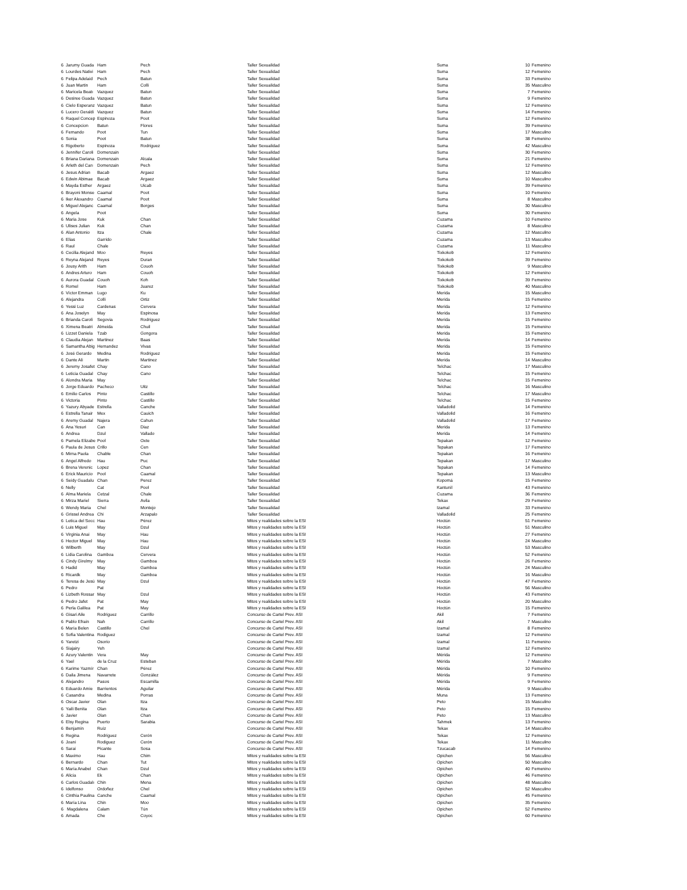| 6 | Jarumy Guada | Ham | Pech | Taller Sexualidad | Suma | 10 | Femenino |
| 6 | Lourdes Nativi | Ham | Pech | Taller Sexualidad | Suma | 12 | Femenino |
| 6 | Felipa Adelaid | Pech | Batun | Taller Sexualidad | Suma | 33 | Femenino |
| 6 | Juan Martin | Ham | Colli | Taller Sexualidad | Suma | 35 | Masculino |
| 6 | Maricela Beatı | Vazquez | Batun | Taller Sexualidad | Suma | 7 | Femenino |
| 6 | Desiree Guada | Vazquez | Batun | Taller Sexualidad | Suma | 9 | Femenino |
| 6 | Cielo Esperanz | Vazquez | Batun | Taller Sexualidad | Suma | 12 | Femenino |
| 6 | Lucero Geraldi | Vazquez | Batun | Taller Sexualidad | Suma | 14 | Femenino |
| 6 | Raquel Concep | Espinoza | Poot | Taller Sexualidad | Suma | 12 | Femenino |
| 6 | Concepcion | Batun | Flores | Taller Sexualidad | Suma | 39 | Femenino |
| 6 | Fernando | Poot | Tun | Taller Sexualidad | Suma | 17 | Masculino |
| 6 | Sonia | Poot | Batun | Taller Sexualidad | Suma | 38 | Femenino |
| 6 | Rigoberto | Espinoza | Rodriguez | Taller Sexualidad | Suma | 42 | Masculino |
| 6 | Jennifer Caroli | Domenzain | | Taller Sexualidad | Suma | 30 | Femenino |
| 6 | Briana Dariana | Domenzain | Alcala | Taller Sexualidad | Suma | 21 | Femenino |
| 6 | Arleth del Carı | Domenzain | Pech | Taller Sexualidad | Suma | 12 | Femenino |
| 6 | Jesus Adrian | Bacab | Argaez | Taller Sexualidad | Suma | 12 | Masculino |
| 6 | Edwin Abimae | Bacab | Argaez | Taller Sexualidad | Suma | 10 | Masculino |
| 6 | Mayda Esther | Argaez | Uicab | Taller Sexualidad | Suma | 39 | Femenino |
| 6 | Brayoni Monse | Caamal | Poot | Taller Sexualidad | Suma | 10 | Femenino |
| 6 | Iker Alexandro | Caamal | Poot | Taller Sexualidad | Suma | 8 | Masculino |
| 6 | Miguel Alejanc | Caamal | Borges | Taller Sexualidad | Suma | 30 | Masculino |
| 6 | Angela | Poot | | Taller Sexualidad | Suma | 30 | Femenino |
| 6 | Maria Jose | Kuk | Chan | Taller Sexualidad | Cuzama | 10 | Femenino |
| 6 | Ulises Julian | Kuk | Chan | Taller Sexualidad | Cuzama | 8 | Masculino |
| 6 | Alan Antonio | Itza | Chale | Taller Sexualidad | Cuzama | 12 | Masculino |
| 6 | Elias | Garrido | | Taller Sexualidad | Cuzama | 13 | Masculino |
| 6 | Raul | Chale | | Taller Sexualidad | Cuzama | 11 | Masculino |
| 6 | Cecilia Alejand | Moo | Reyes | Taller Sexualidad | Tixkokob | 12 | Femenino |
| 6 | Reyna Alejand | Reyes | Duran | Taller Sexualidad | Tixkokob | 39 | Femenino |
| 6 | Jousy Arith | Ham | Couoh | Taller Sexualidad | Tixkokob | 9 | Masculino |
| 6 | Andres Arturo | Ham | Couoh | Taller Sexualidad | Tixkokob | 12 | Femenino |
| 6 | Aurora Guadal | Couoh | Koh | Taller Sexualidad | Tixkokob | 39 | Femenino |
| 6 | Romel | Ham | Juarez | Taller Sexualidad | Tixkokob | 40 | Masculino |
| 6 | Víctor Emman | Lugo | Ku | Taller Sexualidad | Merida | 15 | Masculino |
| 6 | Alejandra | Colli | Ortiz | Taller Sexualidad | Merida | 15 | Femenino |
| 6 | Yessi Luz | Cardenas | Cervera | Taller Sexualidad | Merida | 12 | Femenino |
| 6 | Ana Joselyn | May | Espinosa | Taller Sexualidad | Merida | 13 | Femenino |
| 6 | Brianda Caroli | Segovia | Rodriguez | Taller Sexualidad | Merida | 15 | Femenino |
| 6 | Ximena Beatri | Almeida | Chuil | Taller Sexualidad | Merida | 15 | Femenino |
| 6 | Lizzet Daniela | Tzab | Gongora | Taller Sexualidad | Merida | 15 | Femenino |
| 6 | Claudia Alejan | Martinez | Baas | Taller Sexualidad | Merida | 14 | Femenino |
| 6 | Samantha Abig | Hernandez | Vivas | Taller Sexualidad | Merida | 15 | Femenino |
| 6 | José Gerardo | Medina | Rodriguez | Taller Sexualidad | Merida | 15 | Femenino |
| 6 | Dante Ali | Martin | Martinez | Taller Sexualidad | Merida | 14 | Masculino |
| 6 | Jeremy Josafet | Chay | Cano | Taller Sexualidad | Telchac | 17 | Masculino |
| 6 | Leticia Guadal | Chay | Cano | Taller Sexualidad | Telchac | 15 | Femenino |
| 6 | Alondra Maria | May | | Taller Sexualidad | Telchac | 15 | Femenino |
| 6 | Jorge Eduardo | Pacheco | Uitz | Taller Sexualidad | Telchac | 16 | Masculino |
| 6 | Emilio Carlos | Pinto | Castillo | Taller Sexualidad | Telchac | 17 | Masculino |
| 6 | Victoria | Pinto | Castillo | Taller Sexualidad | Telchac | 15 | Femenino |
| 6 | Yazury Abyade | Estrella | Canche | Taller Sexualidad | Valladolid | 14 | Femenino |
| 6 | Estrella Tanair | Mex | Cauich | Taller Sexualidad | Valladolid | 16 | Femenino |
| 6 | Aremy Guadal | Najera | Cahun | Taller Sexualidad | Valladolid | 17 | Femenino |
| 6 | Ana Yesuri | Can | Diaz | Taller Sexualidad | Merida | 13 | Femenino |
| 6 | Andrea | Dzul | Vallado | Taller Sexualidad | Merida | 14 | Femenino |
| 6 | Pamela Elizabe | Pool | Oxte | Taller Sexualidad | Tepakan | 12 | Femenino |
| 6 | Paula de Jesus | Crillo | Cen | Taller Sexualidad | Tepakan | 17 | Femenino |
| 6 | Mirna Paola | Chable | Chan | Taller Sexualidad | Tepakan | 16 | Femenino |
| 6 | Angel Alfredo | Hau | Puc | Taller Sexualidad | Tepakan | 17 | Masculino |
| 6 | Brena Verenic | Lopez | Chan | Taller Sexualidad | Tepakan | 14 | Femenino |
| 6 | Erick Mauricio | Pool | Caamal | Taller Sexualidad | Tepakan | 13 | Masculino |
| 6 | Seidy Guadalu | Chan | Perez | Taller Sexualidad | Kopomá | 15 | Femenino |
| 6 | Nelly | Cat | Pool | Taller Sexualidad | Kantunil | 43 | Femenino |
| 6 | Alma Mariela | Cetzal | Chale | Taller Sexualidad | Cuzama | 36 | Femenino |
| 6 | Mirza Mariel | Sierra | Avila | Taller Sexualidad | Tekax | 29 | Femenino |
| 6 | Wendy Maria | Chel | Montejo | Taller Sexualidad | Izamal | 33 | Femenino |
| 6 | Grissel Andrea | Chi | Arzapalo | Taller Sexualidad | Valladolid | 25 | Femenino |
| 6 | Letica del Socc | Hau | Pérez | Mitos y realidades sobre la ESI | Hoctún | 51 | Femenino |
| 6 | Luis Miguel | May | Dzul | Mitos y realidades sobre la ESI | Hoctún | 51 | Masculino |
| 6 | Virginia Anai | May | Hau | Mitos y realidades sobre la ESI | Hoctún | 27 | Femenino |
| 6 | Hector Miguel | May | Hau | Mitos y realidades sobre la ESI | Hoctún | 24 | Masculino |
| 6 | Wilberth | May | Dzul | Mitos y realidades sobre la ESI | Hoctún | 53 | Masculino |
| 6 | Lidia Carolina | Gamboa | Cervera | Mitos y realidades sobre la ESI | Hoctún | 52 | Femenino |
| 6 | Cindy Girelmy | May | Gamboa | Mitos y realidades sobre la ESI | Hoctún | 26 | Femenino |
| 6 | Hadid | May | Gamboa | Mitos y realidades sobre la ESI | Hoctún | 24 | Masculino |
| 6 | Ricardk | May | Gamboa | Mitos y realidades sobre la ESI | Hoctún | 16 | Masculino |
| 6 | Teresa de Jesú | May | Dzul | Mitos y realidades sobre la ESI | Hoctún | 47 | Femenino |
| 6 | Pedro | Pat | | Mitos y realidades sobre la ESI | Hoctún | 56 | Masculino |
| 6 | Lizbeth Rossar | May | Dzul | Mitos y realidades sobre la ESI | Hoctún | 43 | Femenino |
| 6 | Pedro Jafet | Pat | May | Mitos y realidades sobre la ESI | Hoctún | 20 | Masculino |
| 6 | Perla Galilea | Pat | May | Mitos y realidades sobre la ESI | Hoctún | 15 | Femenino |
| 6 | Gisari Aile | Rodriguez | Carrillo | Concurso de Cartel Prev. ASI | Akil | 7 | Femenino |
| 6 | Pablo Efrain | Nah | Carrillo | Concurso de Cartel Prev. ASI | Akil | 7 | Masculino |
| 6 | María Belen | Castillo | Chel | Concurso de Cartel Prev. ASI | Izamal | 8 | Femenino |
| 6 | Sofia Valentina | Rodiguez | | Concurso de Cartel Prev. ASI | Izamal | 12 | Femenino |
| 6 | Yaretzi | Osorio | | Concurso de Cartel Prev. ASI | Izamal | 11 | Femenino |
| 6 | Siajairy | Yeh | | Concurso de Cartel Prev. ASI | Izamal | 12 | Femenino |
| 6 | Azury Valentin | Vera | May | Concurso de Cartel Prev. ASI | Mérida | 12 | Femenino |
| 6 | Yael | de la Cruz | Esteban | Concurso de Cartel Prev. ASI | Mérida | 7 | Masculino |
| 6 | Karime Yazmír | Chan | Pérez | Concurso de Cartel Prev. ASI | Mérida | 10 | Femenino |
| 6 | Daila Jimena | Navarrete | González | Concurso de Cartel Prev. ASI | Mérida | 9 | Femenino |
| 6 | Alejandro | Pasos | Escamilla | Concurso de Cartel Prev. ASI | Mérida | 9 | Femenino |
| 6 | Eduardo Amie | Barrientos | Aguilar | Concurso de Cartel Prev. ASI | Mérida | 9 | Masculino |
| 6 | Casandra | Medina | Porras | Concurso de Cartel Prev. ASI | Muna | 13 | Femenino |
| 6 | Oscar Javier | Olan | Itza | Concurso de Cartel Prev. ASI | Peto | 15 | Masculino |
| 6 | Yaili Benita | Olan | Itza | Concurso de Cartel Prev. ASI | Peto | 15 | Femenino |
| 6 | Javier | Olan | Chan | Concurso de Cartel Prev. ASI | Peto | 13 | Masculino |
| 6 | Elsy Regina | Puerto | Sarabia | Concurso de Cartel Prev. ASI | Tahmek | 13 | Femenino |
| 6 | Benjamín | Ruíz | | Concurso de Cartel Prev. ASI | Tekax | 14 | Masculino |
| 6 | Regina | Rodriguez | Cerón | Concurso de Cartel Prev. ASI | Tekax | 12 | Femenino |
| 6 | Joani | Rodiguez | Cerón | Concurso de Cartel Prev. ASI | Tekax | 11 | Masculino |
| 6 | Sarai | Picante | Sosa | Concurso de Cartel Prev. ASI | Tzucacab | 14 | Femenino |
| 6 | Maximo | Hau | Chim | Mitos y realidades sobre la ESI | Opichen | 56 | Masculino |
| 6 | Bernardo | Chan | Tut | Mitos y realidades sobre la ESI | Opichen | 50 | Masculino |
| 6 | María Anabel | Chan | Dzul | Mitos y realidades sobre la ESI | Opichen | 40 | Femenino |
| 6 | Alicia | Ek | Chan | Mitos y realidades sobre la ESI | Opichen | 46 | Femenino |
| 6 | Carlos Guadalı | Chin | Mena | Mitos y realidades sobre la ESI | Opichen | 48 | Masculino |
| 6 | Idelfonso | Ordoñez | Chel | Mitos y realidades sobre la ESI | Opichen | 52 | Masculino |
| 6 | Cinthia Paulina | Canche | Caamal | Mitos y realidades sobre la ESI | Opichen | 45 | Femenino |
| 6 | María Lina | Chin | Moo | Mitos y realidades sobre la ESI | Opichen | 35 | Femenino |
| 6 | Magdalena | Calam | Tún | Mitos y realidades sobre la ESI | Opichen | 52 | Femenino |
| 6 | Amada | Che | Coyoc | Mitos y realidades sobre la ESI | Opichen | 60 | Femenino |